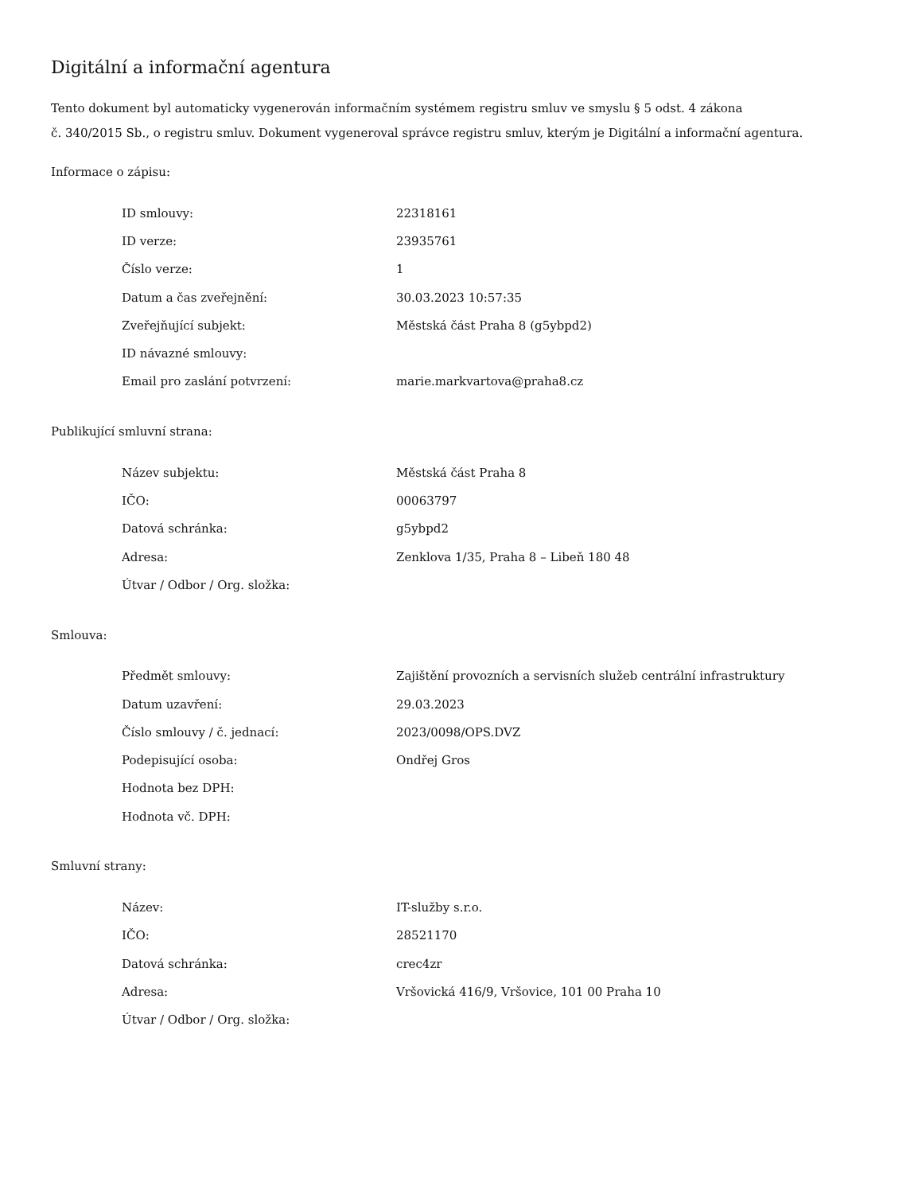Digitální a informační agentura
Tento dokument byl automaticky vygenerován informačním systémem registru smluv ve smyslu § 5 odst. 4 zákona
č. 340/2015 Sb., o registru smluv. Dokument vygeneroval správce registru smluv, kterým je Digitální a informační agentura.
Informace o zápisu:
| ID smlouvy: | 22318161 |
| ID verze: | 23935761 |
| Číslo verze: | 1 |
| Datum a čas zveřejnění: | 30.03.2023 10:57:35 |
| Zveřejňující subjekt: | Městská část Praha 8 (g5ybpd2) |
| ID návazné smlouvy: | |
| Email pro zaslání potvrzení: | marie.markvartova@praha8.cz |
Publikující smluvní strana:
| Název subjektu: | Městská část Praha 8 |
| IČO: | 00063797 |
| Datová schránka: | g5ybpd2 |
| Adresa: | Zenklova 1/35, Praha 8 – Libeň 180 48 |
| Útvar / Odbor / Org. složka: | |
Smlouva:
| Předmět smlouvy: | Zajištění provozních a servisních služeb centrální infrastruktury |
| Datum uzavření: | 29.03.2023 |
| Číslo smlouvy / č. jednací: | 2023/0098/OPS.DVZ |
| Podepisující osoba: | Ondřej Gros |
| Hodnota bez DPH: | |
| Hodnota vč. DPH: | |
Smluvní strany:
| Název: | IT-služby s.r.o. |
| IČO: | 28521170 |
| Datová schránka: | crec4zr |
| Adresa: | Vršovická 416/9, Vršovice, 101 00 Praha 10 |
| Útvar / Odbor / Org. složka: | |